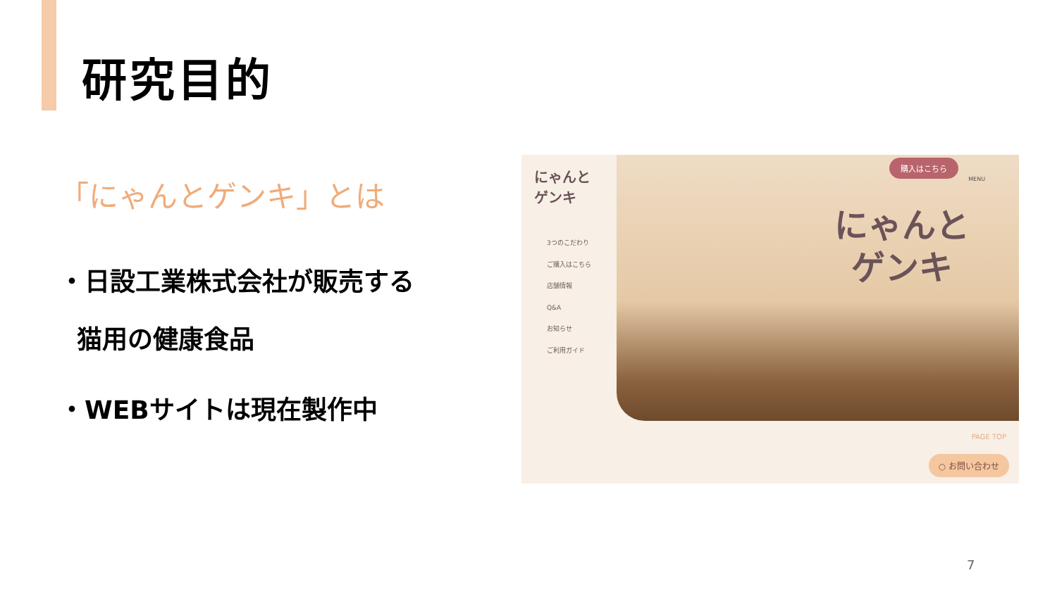研究目的
「にゃんとゲンキ」とは
・日設工業株式会社が販売する
猫用の健康食品
・WEBサイトは現在製作中
にゃんと ゲンキ
3つのこだわり
ご購入はこちら
店舗情報
Q&A
お知らせ
ご利用ガイド
にゃんと
ゲンキ
購入はこちら
MENU
PAGE TOP
○ お問い合わせ
7